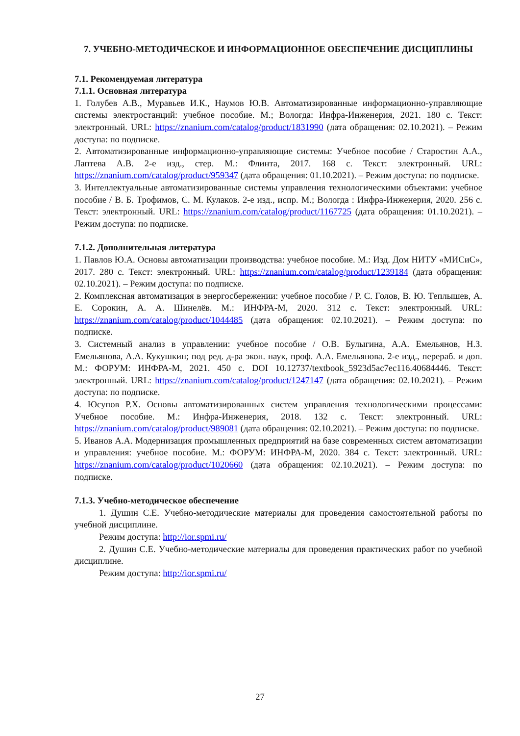7. УЧЕБНО-МЕТОДИЧЕСКОЕ И ИНФОРМАЦИОННОЕ ОБЕСПЕЧЕНИЕ ДИСЦИПЛИНЫ
7.1. Рекомендуемая литература
7.1.1. Основная литература
1. Голубев А.В., Муравьев И.К., Наумов Ю.В. Автоматизированные информационно-управляющие системы электростанций: учебное пособие. М.; Вологда: Инфра-Инженерия, 2021. 180 с. Текст: электронный. URL: https://znanium.com/catalog/product/1831990 (дата обращения: 02.10.2021). – Режим доступа: по подписке.
2. Автоматизированные информационно-управляющие системы: Учебное пособие / Старостин А.А., Лаптева А.В. 2-е изд., стер. М.: Флинта, 2017. 168 с. Текст: электронный. URL: https://znanium.com/catalog/product/959347 (дата обращения: 01.10.2021). – Режим доступа: по подписке.
3. Интеллектуальные автоматизированные системы управления технологическими объектами: учебное пособие / В. Б. Трофимов, С. М. Кулаков. 2-е изд., испр. М.; Вологда : Инфра-Инженерия, 2020. 256 с. Текст: электронный. URL: https://znanium.com/catalog/product/1167725 (дата обращения: 01.10.2021). – Режим доступа: по подписке.
7.1.2. Дополнительная литература
1. Павлов Ю.А. Основы автоматизации производства: учебное пособие. М.: Изд. Дом НИТУ «МИСиС», 2017. 280 с. Текст: электронный. URL: https://znanium.com/catalog/product/1239184 (дата обращения: 02.10.2021). – Режим доступа: по подписке.
2. Комплексная автоматизация в энергосбережении: учебное пособие / Р. С. Голов, В. Ю. Теплышев, А. Е. Сорокин, А. А. Шинелёв. М.: ИНФРА-М, 2020. 312 с. Текст: электронный. URL: https://znanium.com/catalog/product/1044485 (дата обращения: 02.10.2021). – Режим доступа: по подписке.
3. Системный анализ в управлении: учебное пособие / О.В. Булыгина, А.А. Емельянов, Н.З. Емельянова, А.А. Кукушкин; под ред. д-ра экон. наук, проф. А.А. Емельянова. 2-е изд., перераб. и доп. М.: ФОРУМ: ИНФРА-М, 2021. 450 с. DOI 10.12737/textbook_5923d5ac7ec116.40684446. Текст: электронный. URL: https://znanium.com/catalog/product/1247147 (дата обращения: 02.10.2021). – Режим доступа: по подписке.
4. Юсупов Р.Х. Основы автоматизированных систем управления технологическими процессами: Учебное пособие. М.: Инфра-Инженерия, 2018. 132 с. Текст: электронный. URL: https://znanium.com/catalog/product/989081 (дата обращения: 02.10.2021). – Режим доступа: по подписке.
5. Иванов А.А. Модернизация промышленных предприятий на базе современных систем автоматизации и управления: учебное пособие. М.: ФОРУМ: ИНФРА-М, 2020. 384 с. Текст: электронный. URL: https://znanium.com/catalog/product/1020660 (дата обращения: 02.10.2021). – Режим доступа: по подписке.
7.1.3. Учебно-методическое обеспечение
1. Душин С.Е. Учебно-методические материалы для проведения самостоятельной работы по учебной дисциплине.
Режим доступа: http://ior.spmi.ru/
2. Душин С.Е. Учебно-методические материалы для проведения практических работ по учебной дисциплине.
Режим доступа: http://ior.spmi.ru/
27